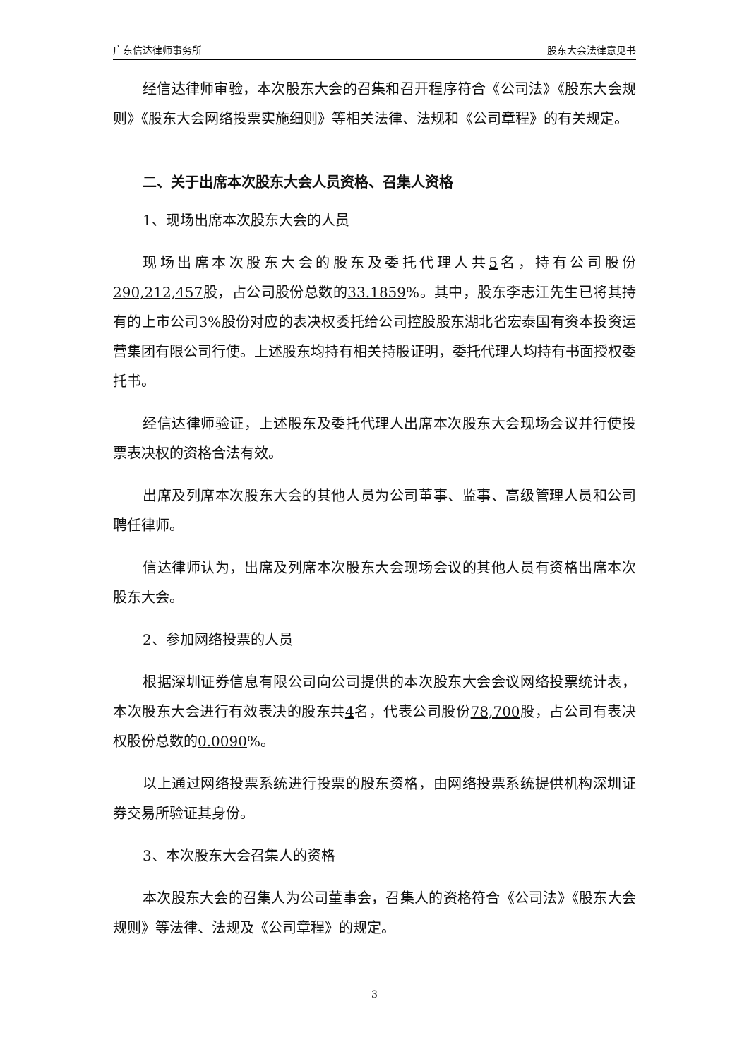广东信达律师事务所 股东大会法律意见书
经信达律师审验，本次股东大会的召集和召开程序符合《公司法》《股东大会规则》《股东大会网络投票实施细则》等相关法律、法规和《公司章程》的有关规定。
二、关于出席本次股东大会人员资格、召集人资格
1、现场出席本次股东大会的人员
现场出席本次股东大会的股东及委托代理人共5名，持有公司股份290,212,457股，占公司股份总数的33.1859%。其中，股东李志江先生已将其持有的上市公司3%股份对应的表决权委托给公司控股股东湖北省宏泰国有资本投资运营集团有限公司行使。上述股东均持有相关持股证明，委托代理人均持有书面授权委托书。
经信达律师验证，上述股东及委托代理人出席本次股东大会现场会议并行使投票表决权的资格合法有效。
出席及列席本次股东大会的其他人员为公司董事、监事、高级管理人员和公司聘任律师。
信达律师认为，出席及列席本次股东大会现场会议的其他人员有资格出席本次股东大会。
2、参加网络投票的人员
根据深圳证券信息有限公司向公司提供的本次股东大会会议网络投票统计表，本次股东大会进行有效表决的股东共4名，代表公司股份78,700股，占公司有表决权股份总数的0.0090%。
以上通过网络投票系统进行投票的股东资格，由网络投票系统提供机构深圳证券交易所验证其身份。
3、本次股东大会召集人的资格
本次股东大会的召集人为公司董事会，召集人的资格符合《公司法》《股东大会规则》等法律、法规及《公司章程》的规定。
3